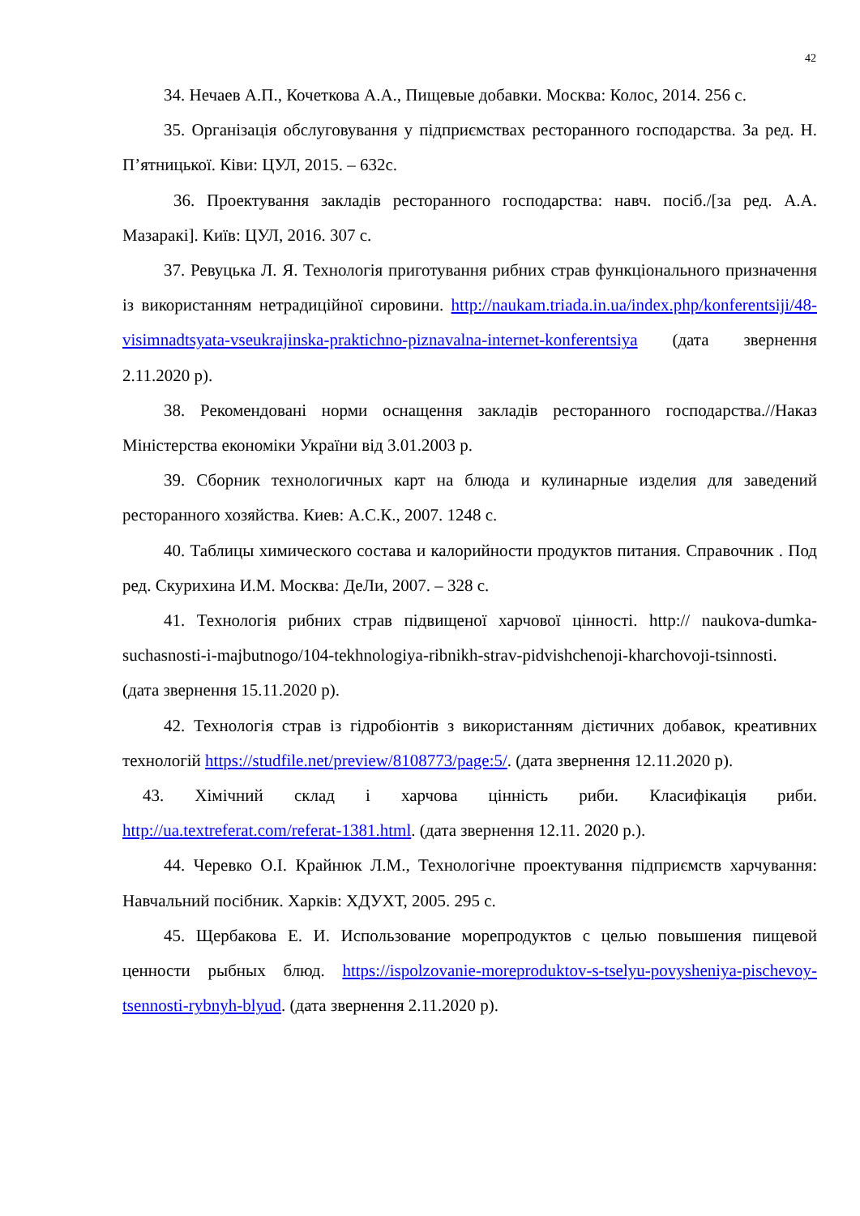42
34. Нечаев А.П., Кочеткова А.А., Пищевые добавки. Москва: Колос, 2014. 256 с.
35. Організація обслуговування у підприємствах ресторанного господарства. За ред. Н. П’ятницької. Ківи: ЦУЛ, 2015. – 632с.
36. Проектування закладів ресторанного господарства: навч. посіб./[за ред. А.А. Мазаракі]. Київ: ЦУЛ, 2016. 307 с.
37. Ревуцька Л. Я. Технологія приготування рибних страв функціонального призначення із використанням нетрадиційної сировини. http://naukam.triada.in.ua/index.php/konferentsiji/48-visimnadtsyata-vseukrajinska-praktichno-piznavalna-internet-konferentsiya (дата звернення 2.11.2020 р).
38. Рекомендовані норми оснащення закладів ресторанного господарства.//Наказ Міністерства економіки України від 3.01.2003 р.
39. Сборник технологичных карт на блюда и кулинарные изделия для заведений ресторанного хозяйства. Киев: А.С.К., 2007. 1248 с.
40. Таблицы химического состава и калорийности продуктов питания. Справочник . Под ред. Скурихина И.М. Москва: ДеЛи, 2007. – 328 с.
41. Технологія рибних страв підвищеної харчової цінності. http:// naukova-dumka-suchasnosti-i-majbutnogo/104-tekhnologiya-ribnikh-strav-pidvishchenoji-kharchovoji-tsinnosti. (дата звернення 15.11.2020 р).
42. Технологія страв із гідробіонтів з використанням дієтичних добавок, креативних технологій https://studfile.net/preview/8108773/page:5/. (дата звернення 12.11.2020 р).
43. Хімічний склад і харчова цінність риби. Класифікація риби. http://ua.textreferat.com/referat-1381.html. (дата звернення 12.11. 2020 р.).
44. Черевко О.І. Крайнюк Л.М., Технологічне проектування підприємств харчування: Навчальний посібник. Харків: ХДУХТ, 2005. 295 с.
45. Щербакова Е. И. Использование морепродуктов с целью повышения пищевой ценности рыбных блюд. https://ispolzovanie-moreproduktov-s-tselyu-povysheniya-pischevoy-tsennosti-rybnyh-blyud. (дата звернення 2.11.2020 р).